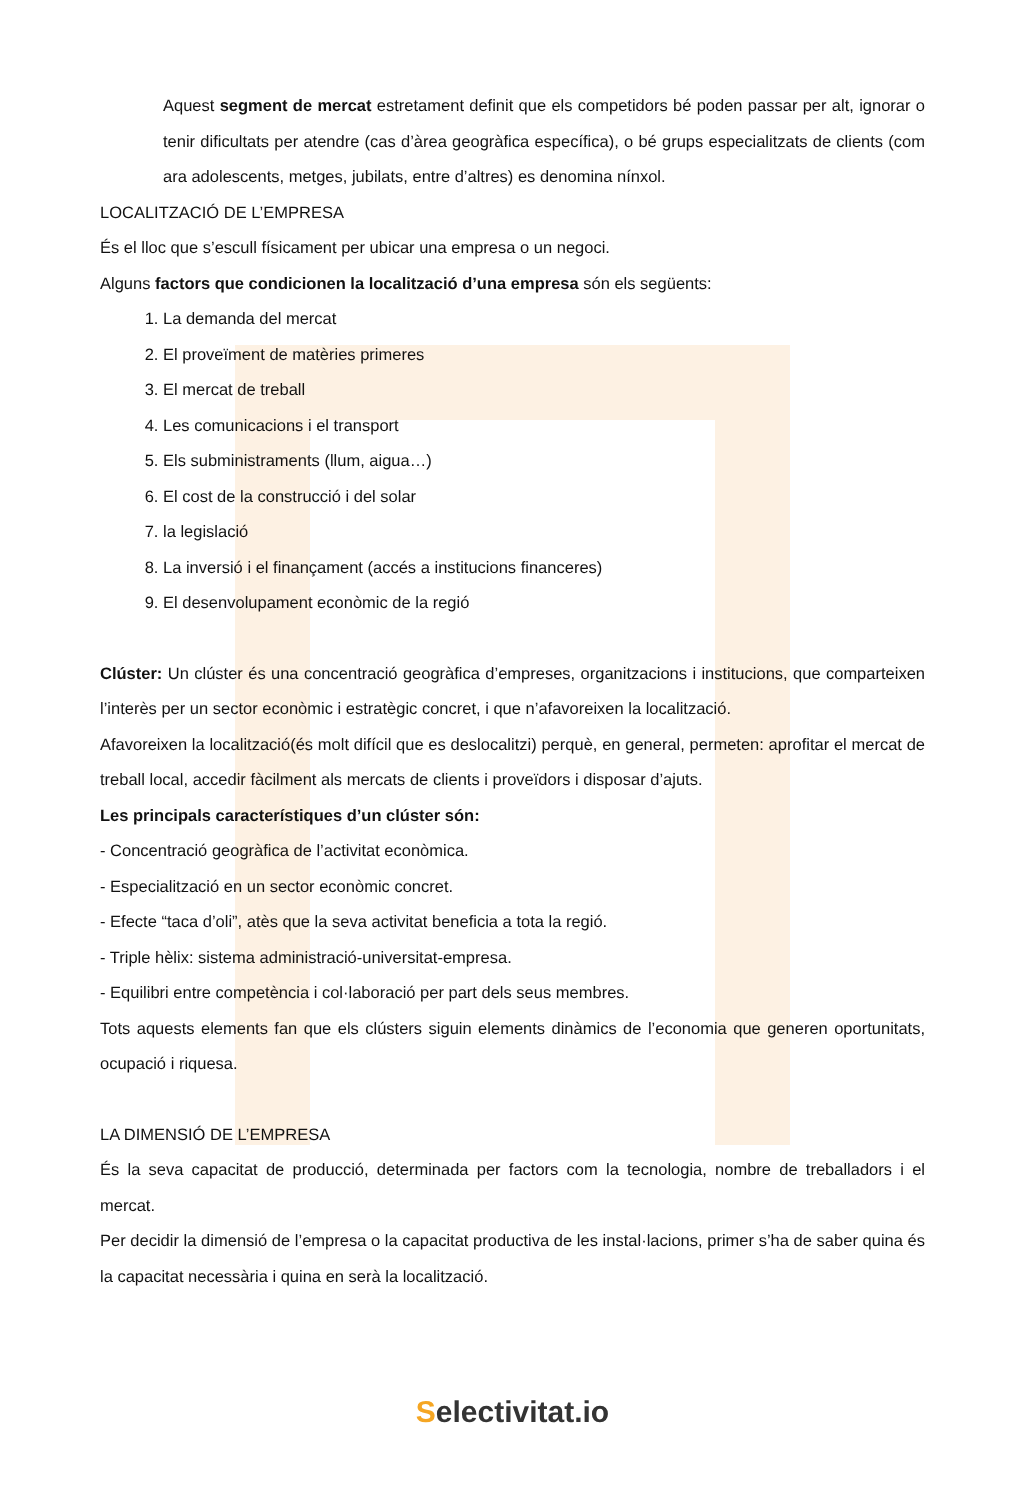Aquest segment de mercat estretament definit que els competidors bé poden passar per alt, ignorar o tenir dificultats per atendre (cas d’àrea geogràfica específica), o bé grups especialitzats de clients (com ara adolescents, metges, jubilats, entre d’altres) es denomina nínxol.
LOCALITZACIÓ DE L’EMPRESA
És el lloc que s’escull físicament per ubicar una empresa o un negoci.
Alguns factors que condicionen la localització d’una empresa són els següents:
1. La demanda del mercat
2. El proveïment de matèries primeres
3. El mercat de treball
4. Les comunicacions i el transport
5. Els subministraments (llum, aigua…)
6. El cost de la construcció i del solar
7. la legislació
8. La inversió i el finançament (accés a institucions financeres)
9. El desenvolupament econòmic de la regió
Clúster: Un clúster és una concentració geogràfica d’empreses, organitzacions i institucions, que comparteixen l’interès per un sector econòmic i estratègic concret, i que n’afavoreixen la localització.
Afavoreixen la localització(és molt difícil que es deslocalitzi) perquè, en general, permeten: aprofitar el mercat de treball local, accedir fàcilment als mercats de clients i proveïdors i disposar d’ajuts.
Les principals característiques d’un clúster són:
- Concentració geogràfica de l’activitat econòmica.
- Especialització en un sector econòmic concret.
- Efecte “taca d’oli”, atès que la seva activitat beneficia a tota la regió.
- Triple hèlix: sistema administració-universitat-empresa.
- Equilibri entre competència i col·laboració per part dels seus membres.
Tots aquests elements fan que els clústers siguin elements dinàmics de l’economia que generen oportunitats, ocupació i riquesa.
LA DIMENSIÓ DE L’EMPRESA
És la seva capacitat de producció, determinada per factors com la tecnologia, nombre de treballadors i el mercat.
Per decidir la dimensió de l’empresa o la capacitat productiva de les instal·lacions, primer s’ha de saber quina és la capacitat necessària i quina en serà la localització.
Selectivitat.io